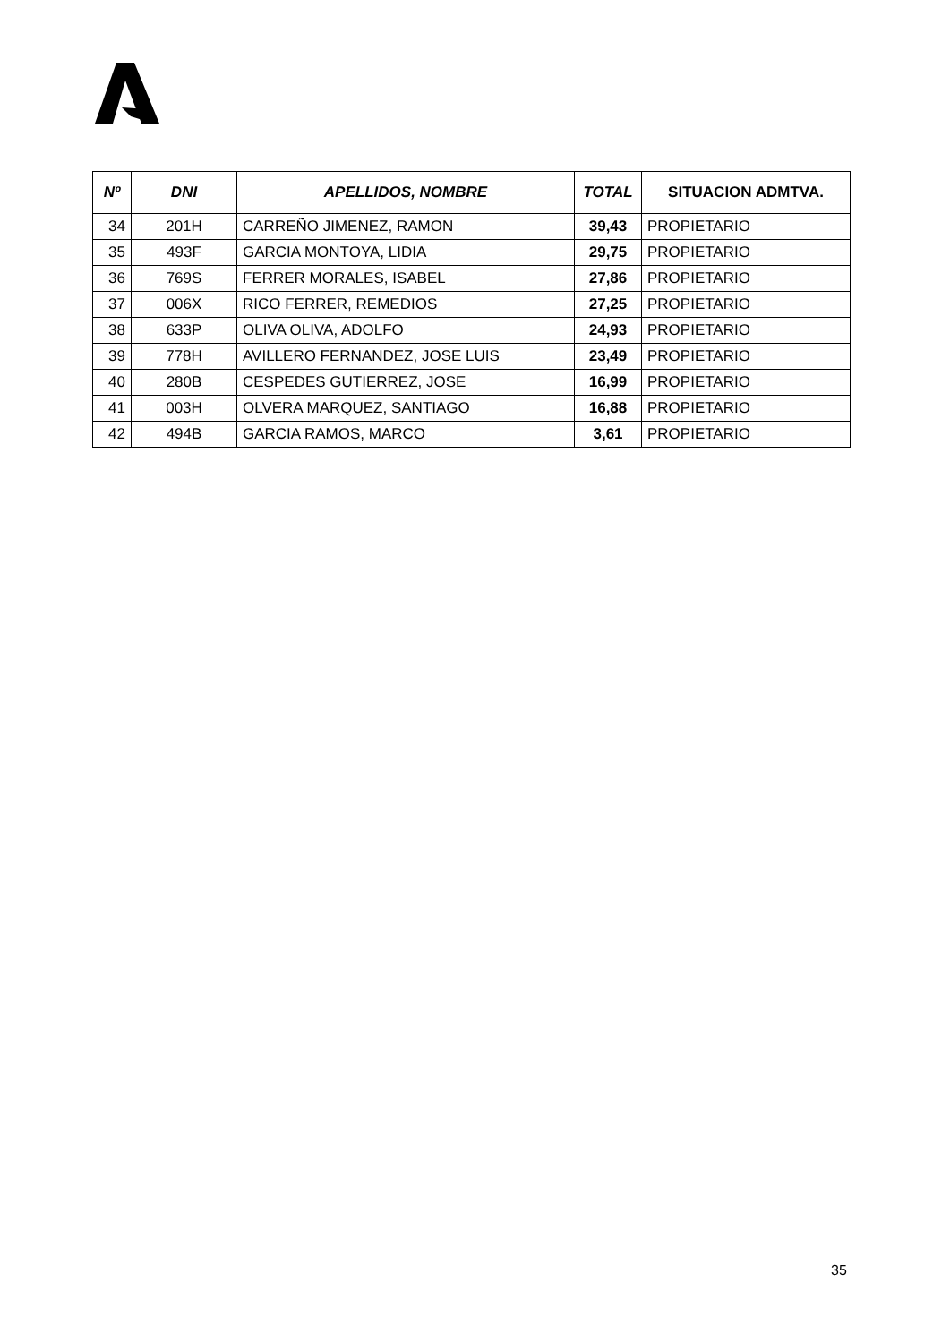| Nº | DNI | APELLIDOS, NOMBRE | TOTAL | SITUACION ADMTVA. |
| --- | --- | --- | --- | --- |
| 34 | 201H | CARREÑO JIMENEZ, RAMON | 39,43 | PROPIETARIO |
| 35 | 493F | GARCIA MONTOYA, LIDIA | 29,75 | PROPIETARIO |
| 36 | 769S | FERRER MORALES, ISABEL | 27,86 | PROPIETARIO |
| 37 | 006X | RICO FERRER, REMEDIOS | 27,25 | PROPIETARIO |
| 38 | 633P | OLIVA OLIVA, ADOLFO | 24,93 | PROPIETARIO |
| 39 | 778H | AVILLERO FERNANDEZ, JOSE LUIS | 23,49 | PROPIETARIO |
| 40 | 280B | CESPEDES GUTIERREZ, JOSE | 16,99 | PROPIETARIO |
| 41 | 003H | OLVERA MARQUEZ, SANTIAGO | 16,88 | PROPIETARIO |
| 42 | 494B | GARCIA RAMOS, MARCO | 3,61 | PROPIETARIO |
35